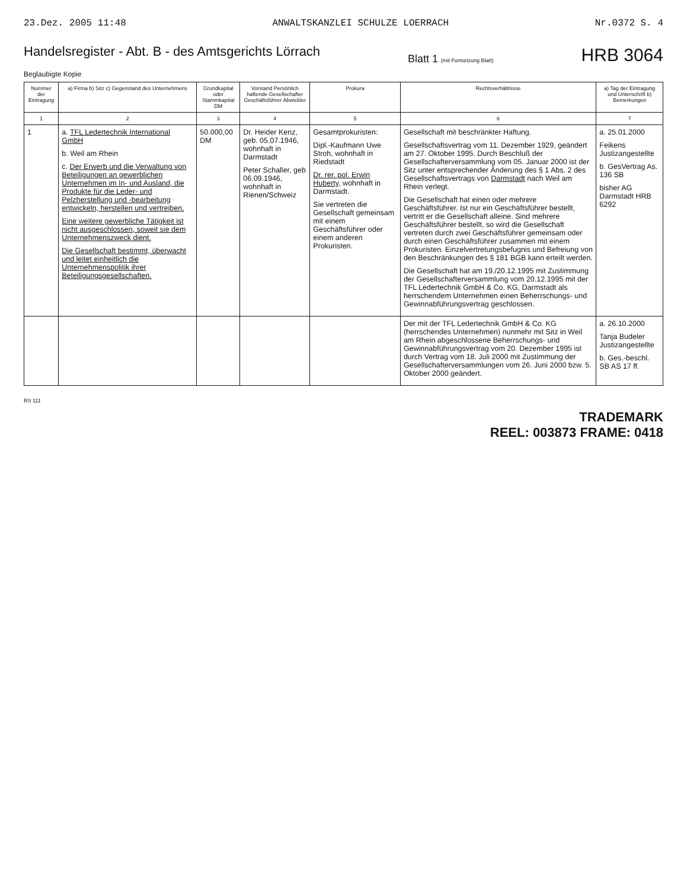23.Dez. 2005 11:48 ANWALTSKANZLEI SCHULZE LOERRACH Nr.0372 S. 4
Handelsregister - Abt. B - des Amtsgerichts Lörrach
Blatt 1 (mit Fortsetzung Blatt) HRB 3064
Beglaubigte Kopie
| Nummer der Eintragung | a) Firma b) Sitz c) Gegenstand des Unternehmens | Grundkapital oder Stammkapital DM | Vorstand Persönlich haftende Gesellschafter Geschäftsführer Abwickler | Prokura | Rechtsverhältnisse | a) Tag der Eintragung und Unterschrift b) Bemerkungen |
| --- | --- | --- | --- | --- | --- | --- |
| 1 | 2 | 3 | 4 | 5 | 6 | 7 |
| 1 | a. TFL Ledertechnik International GmbH b. Weil am Rhein c. Der Erwerb und die Verwaltung von Beteiligungen an gewerblichen Unternehmen im In- und Ausland, die Produkte für die Leder- und Pelzherstellung und -bearbeitung entwickeln, herstellen und vertreiben. Eine weitere gewerbliche Tätigkeit ist nicht ausgeschlossen, soweit sie dem Unternehmenszweck dient. Die Gesellschaft bestimmt, überwacht und leitet einheitlich die Unternehmenspolitik ihrer Beteiligungsgesellschaften. | 50.000,00 DM | Dr. Heider Kenz, geb. 05.07.1946, wohnhaft in Darmstadt Peter Schaller, geb 06.09.1946, wohnhaft in Rienen/Schweiz | Gesamtprokuristen: Dipl.-Kaufmann Uwe Stroh, wohnhaft in Riedstadt Dr. rer. pol. Erwin Huberty , wohnhaft in Darmstadt. Sie vertreten die Gesellschaft gemeinsam mit einem Geschäftsführer oder einem anderen Prokuristen. | Gesellschaft mit beschränkter Haftung. Gesellschaftsvertrag vom 11. Dezember 1929, geändert am 27. Oktober 1995. Durch Beschluß der Gesellschafterversammlung vom 05. Januar 2000 ist der Sitz unter entsprechender Änderung des § 1 Abs. 2 des Gesellschaftsvertrags von Darmstadt nach Weil am Rhein verlegt. Die Gesellschaft hat einen oder mehrere Geschäftsführer. Ist nur ein Geschäftsführer bestellt, vertritt er die Gesellschaft alleine. Sind mehrere Geschäftsführer bestellt, so wird die Gesellschaft vertreten durch zwei Geschäftsführer gemeinsam oder durch einen Geschäftsführer zusammen mit einem Prokuristen. Einzelvertretungsbefugnis und Befreiung von den Beschränkungen des § 181 BGB kann erteilt werden. Die Gesellschaft hat am 19./20.12.1995 mit Zustimmung der Gesellschafterversammlung vom 20.12.1995 mit der TFL Ledertechnik GmbH & Co. KG, Darmstadt als herrschendem Unternehmen einen Beherrschungs- und Gewinnabführungsvertrag geschlossen. | a. 25.01.2000 Feikens Justizangestellte b. GesVertrag As. 136 SB bisher AG Darmstadt HRB 6292 |
| | | | | | Der mit der TFL Ledertechnik GmbH & Co. KG (herrschendes Unternehmen) nunmehr mit Sitz in Weil am Rhein abgeschlossene Beherrschungs- und Gewinnabführungsvertrag vom 20. Dezember 1995 ist durch Vertrag vom 18. Juli 2000 mit Zustimmung der Gesellschafterversammlungen vom 26. Juni 2000 bzw. 5. Oktober 2000 geändert. | a. 26.10.2000 Tanja Budeler Justizangestellte b. Ges.-beschl. SB AS 17 ff. |
RS 111
TRADEMARK
REEL: 003873 FRAME: 0418